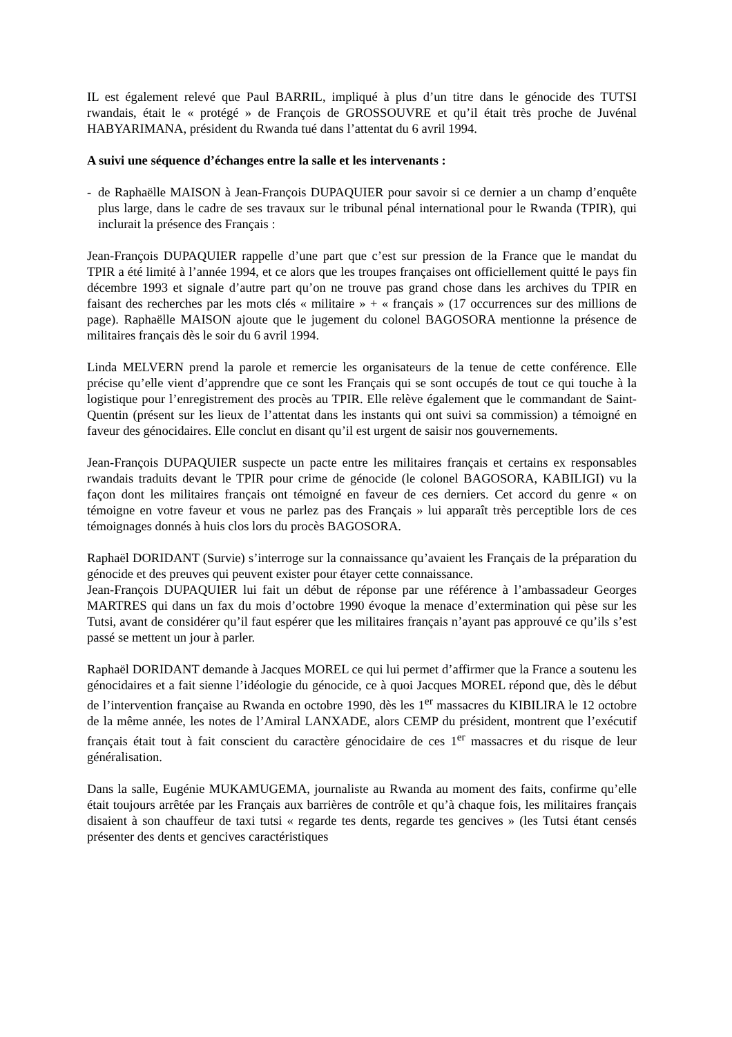IL est également relevé que Paul BARRIL, impliqué à plus d’un titre dans le génocide des TUTSI rwandais, était le « protégé » de François de GROSSOUVRE et qu’il était très proche de Juvénal HABYARIMANA, président du Rwanda tué dans l’attentat du 6 avril 1994.
A suivi une séquence d’échanges entre la salle et les intervenants :
- de Raphaëlle MAISON à Jean-François DUPAQUIER pour savoir si ce dernier a un champ d’enquête plus large, dans le cadre de ses travaux sur le tribunal pénal international pour le Rwanda (TPIR), qui inclurait la présence des Français :
Jean-François DUPAQUIER rappelle d’une part que c’est sur pression de la France que le mandat du TPIR a été limité à l’année 1994, et ce alors que les troupes françaises ont officiellement quitté le pays fin décembre 1993 et signale d’autre part qu’on ne trouve pas grand chose dans les archives du TPIR en faisant des recherches par les mots clés « militaire » + « français » (17 occurrences sur des millions de page). Raphaëlle MAISON ajoute que le jugement du colonel BAGOSORA mentionne la présence de militaires français dès le soir du 6 avril 1994.
Linda MELVERN prend la parole et remercie les organisateurs de la tenue de cette conférence. Elle précise qu’elle vient d’apprendre que ce sont les Français qui se sont occupés de tout ce qui touche à la logistique pour l’enregistrement des procès au TPIR. Elle relève également que le commandant de Saint-Quentin (présent sur les lieux de l’attentat dans les instants qui ont suivi sa commission) a témoigné en faveur des génocidaires. Elle conclut en disant qu’il est urgent de saisir nos gouvernements.
Jean-François DUPAQUIER suspecte un pacte entre les militaires français et certains ex responsables rwandais traduits devant le TPIR pour crime de génocide (le colonel BAGOSORA, KABILIGI) vu la façon dont les militaires français ont témoigné en faveur de ces derniers. Cet accord du genre « on témoigne en votre faveur et vous ne parlez pas des Français » lui apparaît très perceptible lors de ces témoignages donnés à huis clos lors du procès BAGOSORA.
Raphaël DORIDANT (Survie) s’interroge sur la connaissance qu’avaient les Français de la préparation du génocide et des preuves qui peuvent exister pour étayer cette connaissance.
Jean-François DUPAQUIER lui fait un début de réponse par une référence à l’ambassadeur Georges MARTRES qui dans un fax du mois d’octobre 1990 évoque la menace d’extermination qui pèse sur les Tutsi, avant de considérer qu’il faut espérer que les militaires français n’ayant pas approuvé ce qu’ils s’est passé se mettent un jour à parler.
Raphaël DORIDANT demande à Jacques MOREL ce qui lui permet d’affirmer que la France a soutenu les génocidaires et a fait sienne l’idéologie du génocide, ce à quoi Jacques MOREL répond que, dès le début de l’intervention française au Rwanda en octobre 1990, dès les 1<sup>er</sup> massacres du KIBILIRA le 12 octobre de la même année, les notes de l’Amiral LANXADE, alors CEMP du président, montrent que l’exécutif français était tout à fait conscient du caractère génocidaire de ces 1<sup>er</sup> massacres et du risque de leur généralisation.
Dans la salle, Eugénie MUKAMUGEMA, journaliste au Rwanda au moment des faits, confirme qu’elle était toujours arrêtée par les Français aux barrières de contrôle et qu’à chaque fois, les militaires français disaient à son chauffeur de taxi tutsi « regarde tes dents, regarde tes gencives » (les Tutsi étant censés présenter des dents et gencives caractéristiques